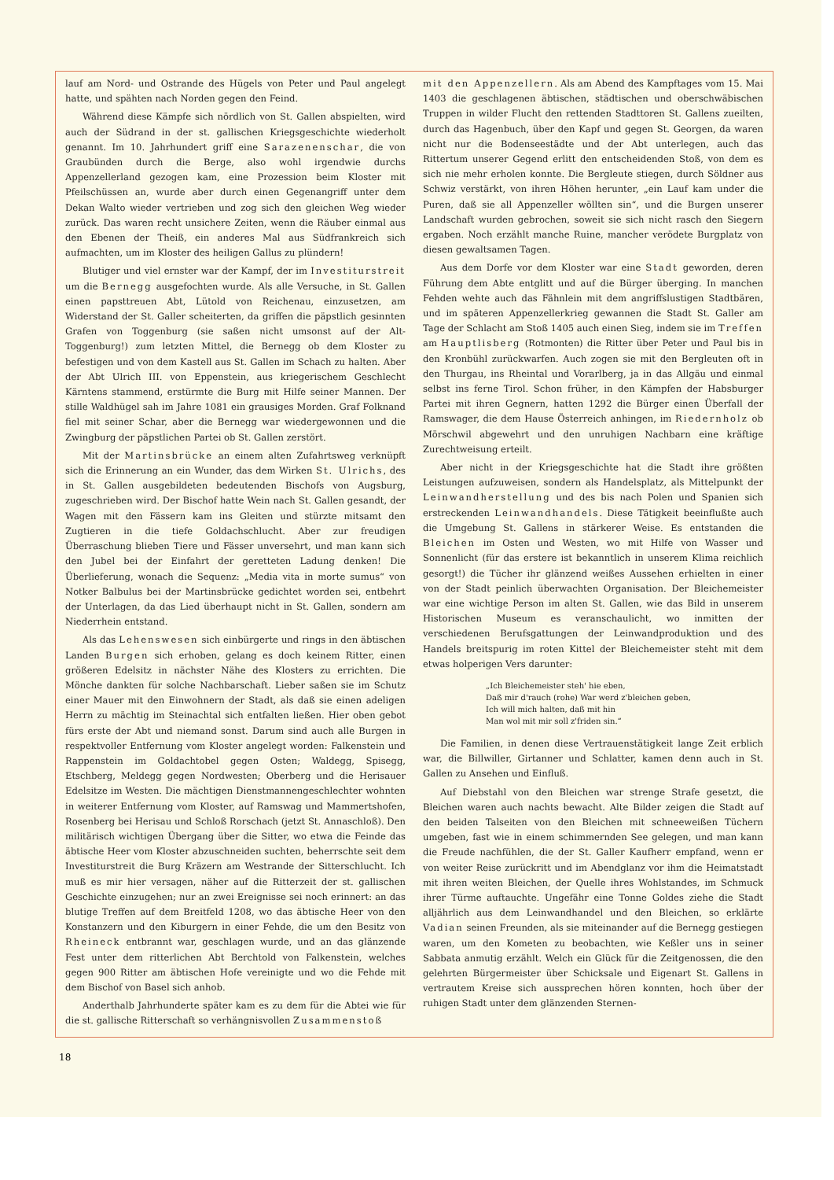lauf am Nord- und Ostrande des Hügels von Peter und Paul angelegt hatte, und spähten nach Norden gegen den Feind.
Während diese Kämpfe sich nördlich von St. Gallen abspielten, wird auch der Südrand in der st. gallischen Kriegsgeschichte wiederholt genannt. Im 10. Jahrhundert griff eine Sarazenenschar, die von Graubünden durch die Berge, also wohl irgendwie durchs Appenzellerland gezogen kam, eine Prozession beim Kloster mit Pfeilschüssen an, wurde aber durch einen Gegenangriff unter dem Dekan Walto wieder vertrieben und zog sich den gleichen Weg wieder zurück. Das waren recht unsichere Zeiten, wenn die Räuber einmal aus den Ebenen der Theiß, ein anderes Mal aus Südfrankreich sich aufmachten, um im Kloster des heiligen Gallus zu plündern!
Blutiger und viel ernster war der Kampf, der im Investiturstreit um die Bernegg ausgefochten wurde. Als alle Versuche, in St. Gallen einen papsttreuen Abt, Lütold von Reichenau, einzusetzen, am Widerstand der St. Galler scheiterten, da griffen die päpstlich gesinnten Grafen von Toggenburg (sie saßen nicht umsonst auf der Alt-Toggenburg!) zum letzten Mittel, die Bernegg ob dem Kloster zu befestigen und von dem Kastell aus St. Gallen im Schach zu halten. Aber der Abt Ulrich III. von Eppenstein, aus kriegerischem Geschlecht Kärntens stammend, erstürmte die Burg mit Hilfe seiner Mannen. Der stille Waldhügel sah im Jahre 1081 ein grausiges Morden. Graf Folknand fiel mit seiner Schar, aber die Bernegg war wiedergewonnen und die Zwingburg der päpstlichen Partei ob St. Gallen zerstört.
Mit der Martinsbrücke an einem alten Zufahrtsweg verknüpft sich die Erinnerung an ein Wunder, das dem Wirken St. Ulrichs, des in St. Gallen ausgebildeten bedeutenden Bischofs von Augsburg, zugeschrieben wird. Der Bischof hatte Wein nach St. Gallen gesandt, der Wagen mit den Fässern kam ins Gleiten und stürzte mitsamt den Zugtieren in die tiefe Goldachschlucht. Aber zur freudigen Überraschung blieben Tiere und Fässer unversehrt, und man kann sich den Jubel bei der Einfahrt der geretteten Ladung denken! Die Überlieferung, wonach die Sequenz: „Media vita in morte sumus“ von Notker Balbulus bei der Martinsbrücke gedichtet worden sei, entbehrt der Unterlagen, da das Lied überhaupt nicht in St. Gallen, sondern am Niederrhein entstand.
Als das Lehenswesen sich einbürgerte und rings in den äbtischen Landen Burgen sich erhoben, gelang es doch keinem Ritter, einen größeren Edelsitz in nächster Nähe des Klosters zu errichten. Die Mönche dankten für solche Nachbarschaft. Lieber saßen sie im Schutz einer Mauer mit den Einwohnern der Stadt, als daß sie einen adeligen Herrn zu mächtig im Steinachtal sich entfalten ließen. Hier oben gebot fürs erste der Abt und niemand sonst. Darum sind auch alle Burgen in respektvoller Entfernung vom Kloster angelegt worden: Falkenstein und Rappenstein im Goldachtobel gegen Osten; Waldegg, Spisegg, Etschberg, Meldegg gegen Nordwesten; Oberberg und die Herisauer Edelsitze im Westen. Die mächtigen Dienstmannengeschlechter wohnten in weiterer Entfernung vom Kloster, auf Ramswag und Mammertshofen, Rosenberg bei Herisau und Schloß Rorschach (jetzt St. Annaschloß). Den militärisch wichtigen Übergang über die Sitter, wo etwa die Feinde das äbtische Heer vom Kloster abzuschneiden suchten, beherrschte seit dem Investiturstreit die Burg Kräzern am Westrande der Sitterschlucht. Ich muß es mir hier versagen, näher auf die Ritterzeit der st. gallischen Geschichte einzugehen; nur an zwei Ereignisse sei noch erinnert: an das blutige Treffen auf dem Breitfeld 1208, wo das äbtische Heer von den Konstanzern und den Kiburgern in einer Fehde, die um den Besitz von Rheineck entbrannt war, geschlagen wurde, und an das glänzende Fest unter dem ritterlichen Abt Berchtold von Falkenstein, welches gegen 900 Ritter am äbtischen Hofe vereinigte und wo die Fehde mit dem Bischof von Basel sich anhob.
Anderthalb Jahrhunderte später kam es zu dem für die Abtei wie für die st. gallische Ritterschaft so verhängnisvollen Zusammenstoß
mit den Appenzellern. Als am Abend des Kampftages vom 15. Mai 1403 die geschlagenen äbtischen, städtischen und oberschwäbischen Truppen in wilder Flucht den rettenden Stadttoren St. Gallens zueilten, durch das Hagenbuch, über den Kapf und gegen St. Georgen, da waren nicht nur die Bodenseestädte und der Abt unterlegen, auch das Rittertum unserer Gegend erlitt den entscheidenden Stoß, von dem es sich nie mehr erholen konnte. Die Bergleute stiegen, durch Söldner aus Schwiz verstärkt, von ihren Höhen herunter, „ein Lauf kam under die Puren, daß sie all Appenzeller wöllten sin“, und die Burgen unserer Landschaft wurden gebrochen, soweit sie sich nicht rasch den Siegern ergaben. Noch erzählt manche Ruine, mancher verödete Burgplatz von diesen gewaltsamen Tagen.
Aus dem Dorfe vor dem Kloster war eine Stadt geworden, deren Führung dem Abte entglitt und auf die Bürger überging. In manchen Fehden wehte auch das Fähnlein mit dem angriffslustigen Stadtbären, und im späteren Appenzellerkrieg gewannen die Stadt St. Galler am Tage der Schlacht am Stoß 1405 auch einen Sieg, indem sie im Treffen am Hauptlisberg (Rotmonten) die Ritter über Peter und Paul bis in den Kronbühl zurückwarfen. Auch zogen sie mit den Bergleuten oft in den Thurgau, ins Rheintal und Vorarlberg, ja in das Allgäu und einmal selbst ins ferne Tirol. Schon früher, in den Kämpfen der Habsburger Partei mit ihren Gegnern, hatten 1292 die Bürger einen Überfall der Ramswager, die dem Hause Österreich anhingen, im Riedernholz ob Mörschwil abgewehrt und den unruhigen Nachbarn eine kräftige Zurechtweisung erteilt.
Aber nicht in der Kriegsgeschichte hat die Stadt ihre größten Leistungen aufzuweisen, sondern als Handelsplatz, als Mittelpunkt der Leinwandherstellung und des bis nach Polen und Spanien sich erstreckenden Leinwandhandels. Diese Tätigkeit beeinflußte auch die Umgebung St. Gallens in stärkerer Weise. Es entstanden die Bleichen im Osten und Westen, wo mit Hilfe von Wasser und Sonnenlicht (für das erstere ist bekanntlich in unserem Klima reichlich gesorgt!) die Tücher ihr glänzend weißes Aussehen erhielten in einer von der Stadt peinlich überwachten Organisation. Der Bleichemeister war eine wichtige Person im alten St. Gallen, wie das Bild in unserem Historischen Museum es veranschaulicht, wo inmitten der verschiedenen Berufsgattungen der Leinwandproduktion und des Handels breitspurig im roten Kittel der Bleichemeister steht mit dem etwas holperigen Vers darunter:
„Ich Bleichemeister steh' hie eben,
Daß mir d'rauch (rohe) War werd z'bleichen geben,
Ich will mich halten, daß mit hin
Man wol mit mir soll z'friden sin.“
Die Familien, in denen diese Vertrauenstätigkeit lange Zeit erblich war, die Billwiller, Girtanner und Schlatter, kamen denn auch in St. Gallen zu Ansehen und Einfluß.
Auf Diebstahl von den Bleichen war strenge Strafe gesetzt, die Bleichen waren auch nachts bewacht. Alte Bilder zeigen die Stadt auf den beiden Talseiten von den Bleichen mit schneeweißen Tüchern umgeben, fast wie in einem schimmernden See gelegen, und man kann die Freude nachfühlen, die der St. Galler Kaufherr empfand, wenn er von weiter Reise zurückritt und im Abendglanz vor ihm die Heimatstadt mit ihren weiten Bleichen, der Quelle ihres Wohlstandes, im Schmuck ihrer Türme auftauchte. Ungefähr eine Tonne Goldes ziehe die Stadt alljährlich aus dem Leinwandhandel und den Bleichen, so erklärte Vadian seinen Freunden, als sie miteinander auf die Bernegg gestiegen waren, um den Kometen zu beobachten, wie Keßler uns in seiner Sabbata anmutig erzählt. Welch ein Glück für die Zeitgenossen, die den gelehrten Bürgermeister über Schicksale und Eigenart St. Gallens in vertrautem Kreise sich aussprechen hören konnten, hoch über der ruhigen Stadt unter dem glänzenden Sternen-
18